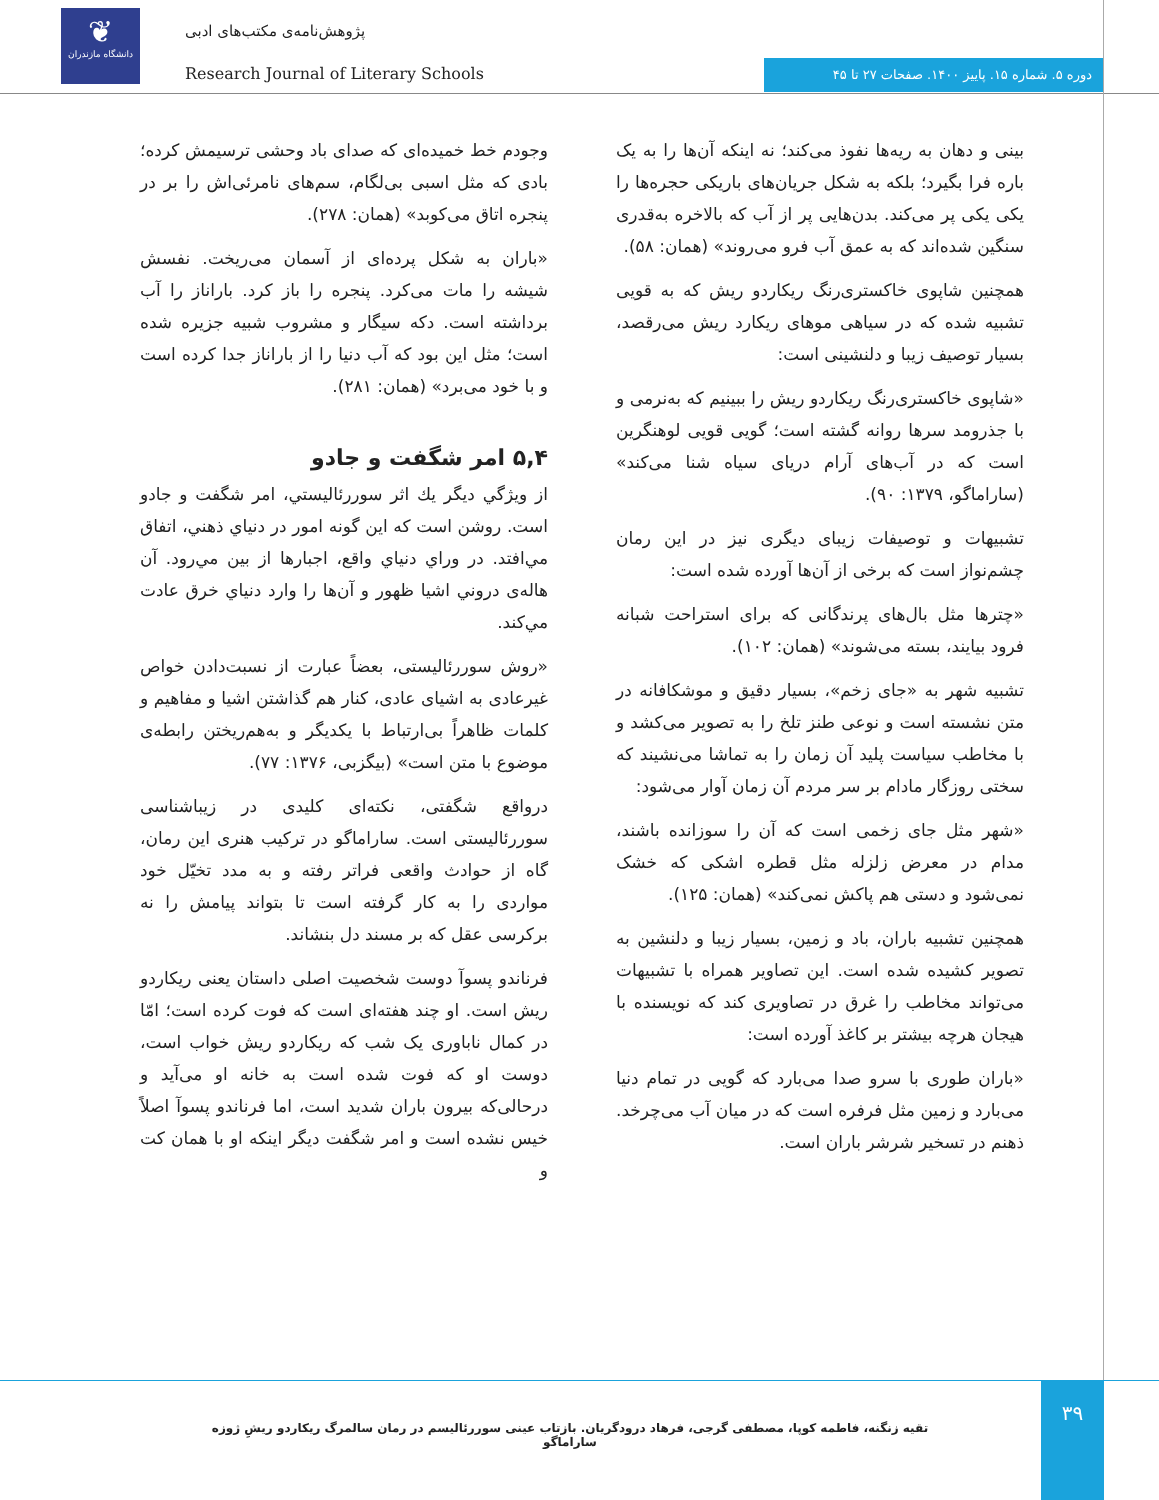❦
دانشگاه مازندران
پژوهش‌نامه‌ی مکتب‌های ادبی
Research Journal of Literary Schools
دوره ۵. شماره ۱۵. پاییز ۱۴۰۰. صفحات ۲۷ تا ۴۵
بینی و دهان به ریه‌ها نفوذ می‌کند؛ نه اینکه آن‌ها را به یک باره فرا بگیرد؛ بلکه به شکل جریان‌های باریکی حجره‌ها را یکی یکی پر می‌کند. بدن‌هایی پر از آب که بالاخره به‌قدری سنگین شده‌اند که به عمق آب فرو می‌روند» (همان: ۵۸).
همچنین شاپوی خاکستری‌رنگ ریکاردو ریش که به قویی تشبیه شده که در سیاهی موهای ریکارد ریش می‌رقصد، بسیار توصیف زیبا و دلنشینی است:
«شاپوی خاکستری‌رنگ ریکاردو ریش را ببینیم که به‌نرمی و با جذرومد سرها روانه گشته است؛ گویی قویی لوهنگرین است که در آب‌های آرام دریای سیاه شنا می‌کند» (ساراماگو، ۱۳۷۹: ۹۰).
تشبیهات و توصیفات زیبای دیگری نیز در این رمان چشم‌نواز است که برخی از آن‌ها آورده شده است:
«چترها مثل بال‌های پرندگانی که برای استراحت شبانه فرود بیایند، بسته می‌شوند» (همان: ۱۰۲).
تشبیه شهر به «جای زخم»، بسیار دقیق و موشکافانه در متن نشسته است و نوعی طنز تلخ را به تصویر می‌کشد و با مخاطب سیاست پلید آن زمان را به تماشا می‌نشیند که سختی روزگار مادام بر سر مردم آن زمان آوار می‌شود:
«شهر مثل جای زخمی است که آن را سوزانده باشند، مدام در معرض زلزله مثل قطره اشکی که خشک نمی‌شود و دستی هم پاکش نمی‌کند» (همان: ۱۲۵).
همچنین تشبیه باران، باد و زمین، بسیار زیبا و دلنشین به تصویر کشیده شده است. این تصاویر همراه با تشبیهات می‌تواند مخاطب را غرق در تصاویری کند که نویسنده با هیجان هرچه بیشتر بر کاغذ آورده است:
«باران طوری با سرو صدا می‌بارد که گویی در تمام دنیا می‌بارد و زمین مثل فرفره است که در میان آب می‌چرخد. ذهنم در تسخیر شرشر باران است.
وجودم خط خمیده‌ای که صدای باد وحشی ترسیمش کرده؛ بادی که مثل اسبی بی‌لگام، سم‌های نامرئی‌اش را بر در پنجره اتاق می‌کوبد» (همان: ۲۷۸).
«باران به شکل پرده‌ای از آسمان می‌ریخت. نفسش شیشه را مات می‌کرد. پنجره را باز کرد. باراناز را آب برداشته است. دکه سیگار و مشروب شبیه جزیره شده است؛ مثل این بود که آب دنیا را از باراناز جدا کرده است و با خود می‌برد» (همان: ۲۸۱).
۵,۴ امر شگفت و جادو
از ویژگي ديگر يك اثر سوررئاليستي، امر شگفت و جادو است. روشن است كه اين گونه امور در دنياي ذهني، اتفاق مي‌افتد. در وراي دنياي واقع، اجبارها از بين مي‌رود. آن هاله‌ی دروني اشيا ظهور و آن‌ها را وارد دنياي خرق عادت مي‌كند.
«روش سوررئالیستی، بعضاً عبارت از نسبت‌دادن خواص غیرعادی به اشیای عادی، کنار هم گذاشتن اشیا و مفاهیم و کلمات ظاهراً بی‌ارتباط با یکدیگر و به‌هم‌ریختن رابطه‌ی موضوع با متن است» (بیگزبی، ۱۳۷۶: ۷۷).
درواقع شگفتی، نکته‌ای کلیدی در زیباشناسی سوررئالیستی است. ساراماگو در ترکیب هنری این رمان، گاه از حوادث واقعی فراتر رفته و به مدد تخیّل خود مواردی را به کار گرفته است تا بتواند پیامش را نه برکرسی عقل که بر مسند دل بنشاند.
فرناندو پسوآ دوست شخصیت اصلی داستان یعنی ریکاردو ریش است. او چند هفته‌ای است که فوت کرده است؛ امّا در کمال ناباوری یک شب که ریکاردو ریش خواب است، دوست او که فوت شده است به خانه او می‌آید و درحالی‌که بیرون باران شدید است، اما فرناندو پسوآ اصلاً خیس نشده است و امر شگفت دیگر اینکه او با همان کت و
تقیه زنگنه، فاطمه کوپا، مصطفی گرجی، فرهاد درودگریان. بازتاب عینی سوررئالیسم در رمان سالمرگ ریکاردو ریشِ ژوزه ساراماگو
۳۹